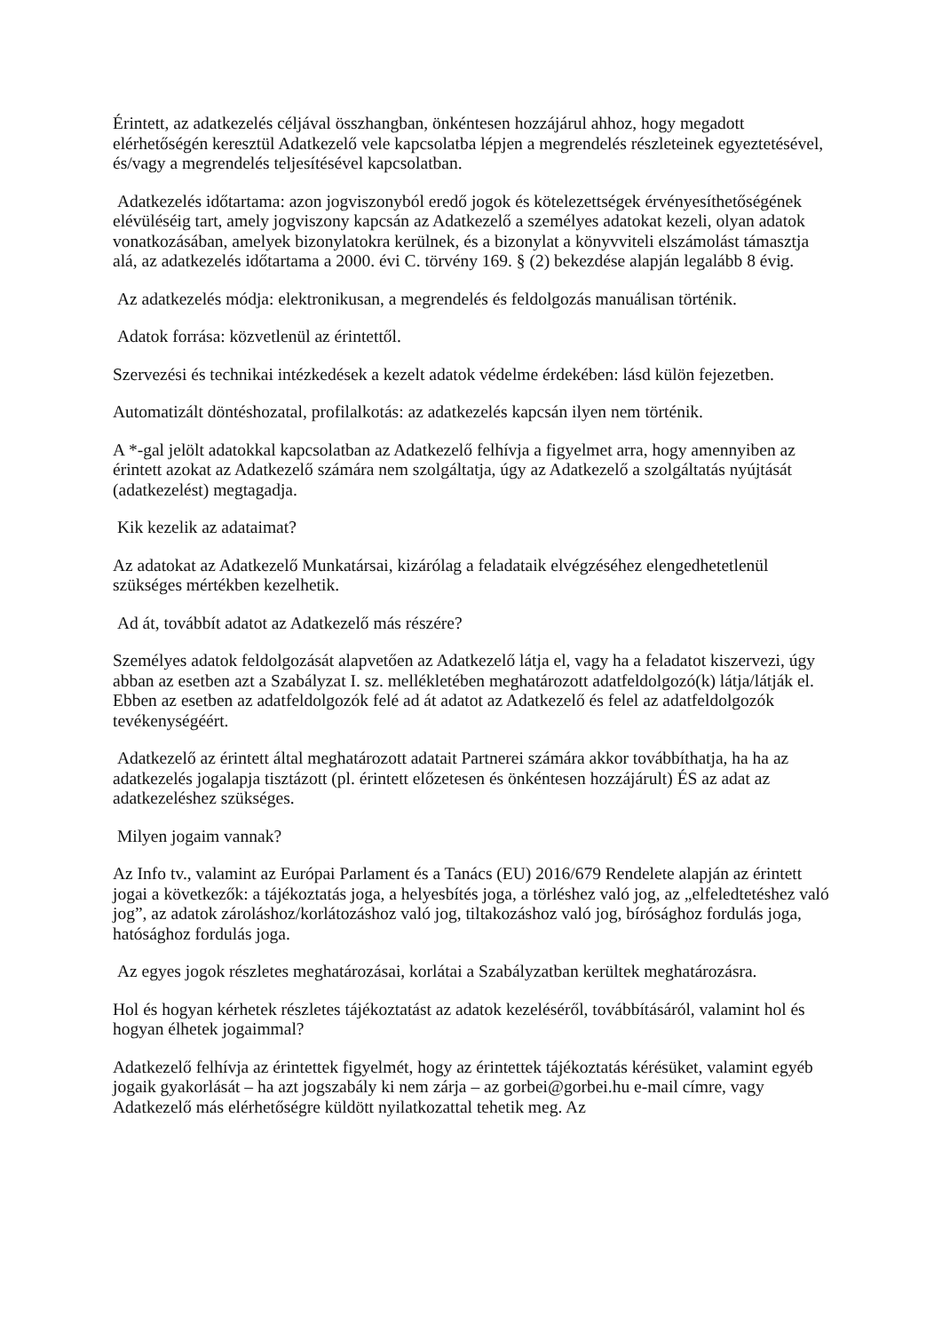Érintett, az adatkezelés céljával összhangban, önkéntesen hozzájárul ahhoz, hogy megadott elérhetőségén keresztül Adatkezelő vele kapcsolatba lépjen a megrendelés részleteinek egyeztetésével, és/vagy a megrendelés teljesítésével kapcsolatban.
Adatkezelés időtartama: azon jogviszonyból eredő jogok és kötelezettségek érvényesíthetőségének elévüléséig tart, amely jogviszony kapcsán az Adatkezelő a személyes adatokat kezeli, olyan adatok vonatkozásában, amelyek bizonylatokra kerülnek, és a bizonylat a könyvviteli elszámolást támasztja alá, az adatkezelés időtartama a 2000. évi C. törvény 169. § (2) bekezdése alapján legalább 8 évig.
Az adatkezelés módja: elektronikusan, a megrendelés és feldolgozás manuálisan történik.
Adatok forrása: közvetlenül az érintettől.
Szervezési és technikai intézkedések a kezelt adatok védelme érdekében: lásd külön fejezetben.
Automatizált döntéshozatal, profilalkotás: az adatkezelés kapcsán ilyen nem történik.
A *-gal jelölt adatokkal kapcsolatban az Adatkezelő felhívja a figyelmet arra, hogy amennyiben az érintett azokat az Adatkezelő számára nem szolgáltatja, úgy az Adatkezelő a szolgáltatás nyújtását (adatkezelést) megtagadja.
Kik kezelik az adataimat?
Az adatokat az Adatkezelő Munkatársai, kizárólag a feladataik elvégzéséhez elengedhetetlenül szükséges mértékben kezelhetik.
Ad át, továbbít adatot az Adatkezelő más részére?
Személyes adatok feldolgozását alapvetően az Adatkezelő látja el, vagy ha a feladatot kiszervezi, úgy abban az esetben azt a Szabályzat I. sz. mellékletében meghatározott adatfeldolgozó(k) látja/látják el. Ebben az esetben az adatfeldolgozók felé ad át adatot az Adatkezelő és felel az adatfeldolgozók tevékenységéért.
Adatkezelő az érintett által meghatározott adatait Partnerei számára akkor továbbíthatja, ha ha az adatkezelés jogalapja tisztázott (pl. érintett előzetesen és önkéntesen hozzájárult) ÉS az adat az adatkezeléshez szükséges.
Milyen jogaim vannak?
Az Info tv., valamint az Európai Parlament és a Tanács (EU) 2016/679 Rendelete alapján az érintett jogai a következők: a tájékoztatás joga, a helyesbítés joga, a törléshez való jog, az „elfeledtetéshez való jog”, az adatok zároláshoz/korlátozáshoz való jog, tiltakozáshoz való jog, bírósághoz fordulás joga, hatósághoz fordulás joga.
Az egyes jogok részletes meghatározásai, korlátai a Szabályzatban kerültek meghatározásra.
Hol és hogyan kérhetek részletes tájékoztatást az adatok kezeléséről, továbbításáról, valamint hol és hogyan élhetek jogaimmal?
Adatkezelő felhívja az érintettek figyelmét, hogy az érintettek tájékoztatás kérésüket, valamint egyéb jogaik gyakorlását – ha azt jogszabály ki nem zárja – az gorbei@gorbei.hu e-mail címre, vagy Adatkezelő más elérhetőségre küldött nyilatkozattal tehetik meg. Az